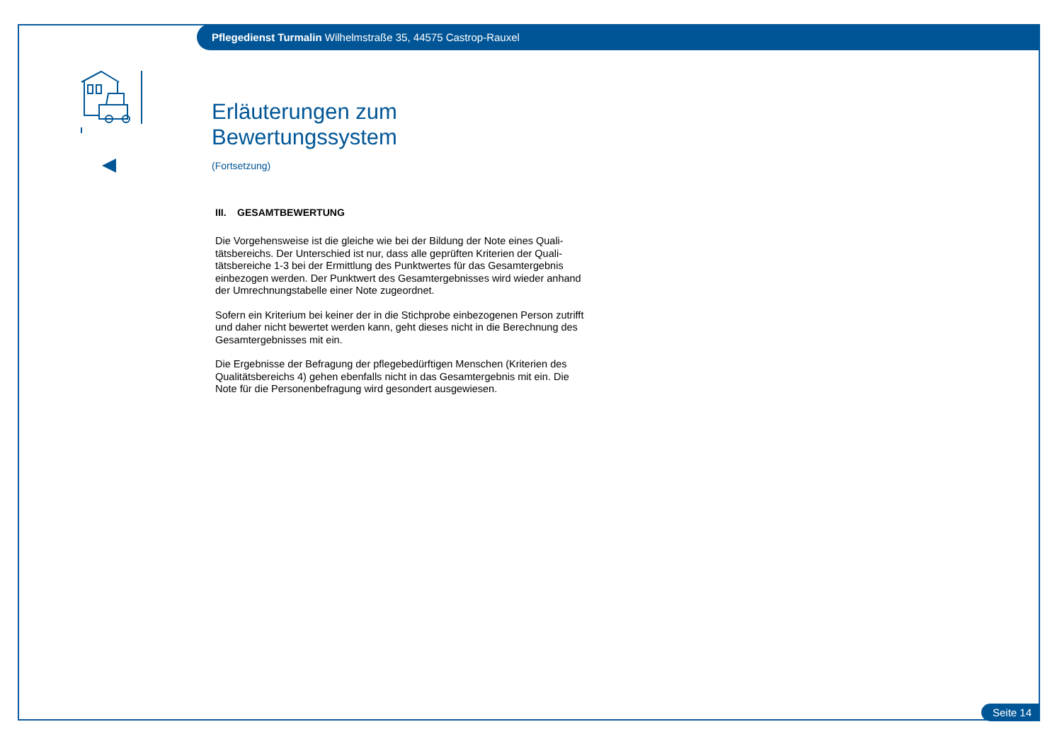Pflegedienst Turmalin Wilhelmstraße 35, 44575 Castrop-Rauxel
Erläuterungen zum Bewertungssystem
(Fortsetzung)
III. GESAMTBEWERTUNG
Die Vorgehensweise ist die gleiche wie bei der Bildung der Note eines Quali-tätsbereichs. Der Unterschied ist nur, dass alle geprüften Kriterien der Quali-tätsbereiche 1-3 bei der Ermittlung des Punktwertes für das Gesamtergebnis einbezogen werden. Der Punktwert des Gesamtergebnisses wird wieder anhand der Umrechnungstabelle einer Note zugeordnet.
Sofern ein Kriterium bei keiner der in die Stichprobe einbezogenen Person zutrifft und daher nicht bewertet werden kann, geht dieses nicht in die Berechnung des Gesamtergebnisses mit ein.
Die Ergebnisse der Befragung der pflegebedürftigen Menschen (Kriterien des Qualitätsbereichs 4) gehen ebenfalls nicht in das Gesamtergebnis mit ein. Die Note für die Personenbefragung wird gesondert ausgewiesen.
Seite 14